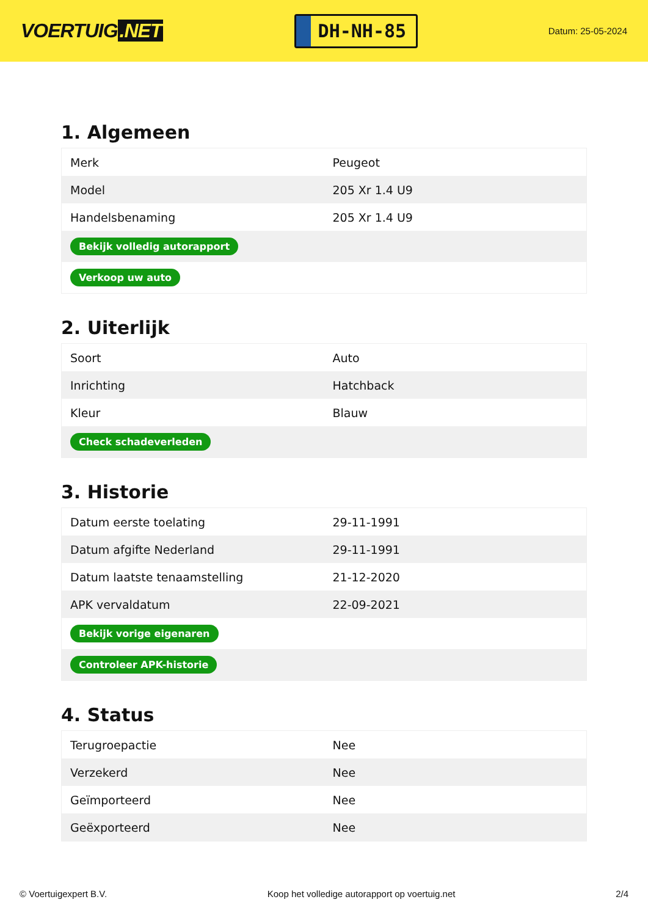VOERTUIG.NET
DH-NH-85
Datum: 25-05-2024
1. Algemeen
| Merk | Peugeot |
| Model | 205 Xr 1.4 U9 |
| Handelsbenaming | 205 Xr 1.4 U9 |
| Bekijk volledig autorapport | |
| Verkoop uw auto | |
2. Uiterlijk
| Soort | Auto |
| Inrichting | Hatchback |
| Kleur | Blauw |
| Check schadeverleden | |
3. Historie
| Datum eerste toelating | 29-11-1991 |
| Datum afgifte Nederland | 29-11-1991 |
| Datum laatste tenaamstelling | 21-12-2020 |
| APK vervaldatum | 22-09-2021 |
| Bekijk vorige eigenaren | |
| Controleer APK-historie | |
4. Status
| Terugroepactie | Nee |
| Verzekerd | Nee |
| Geïmporteerd | Nee |
| Geëxporteerd | Nee |
© Voertuigexpert B.V. Koop het volledige autorapport op voertuig.net 2/4